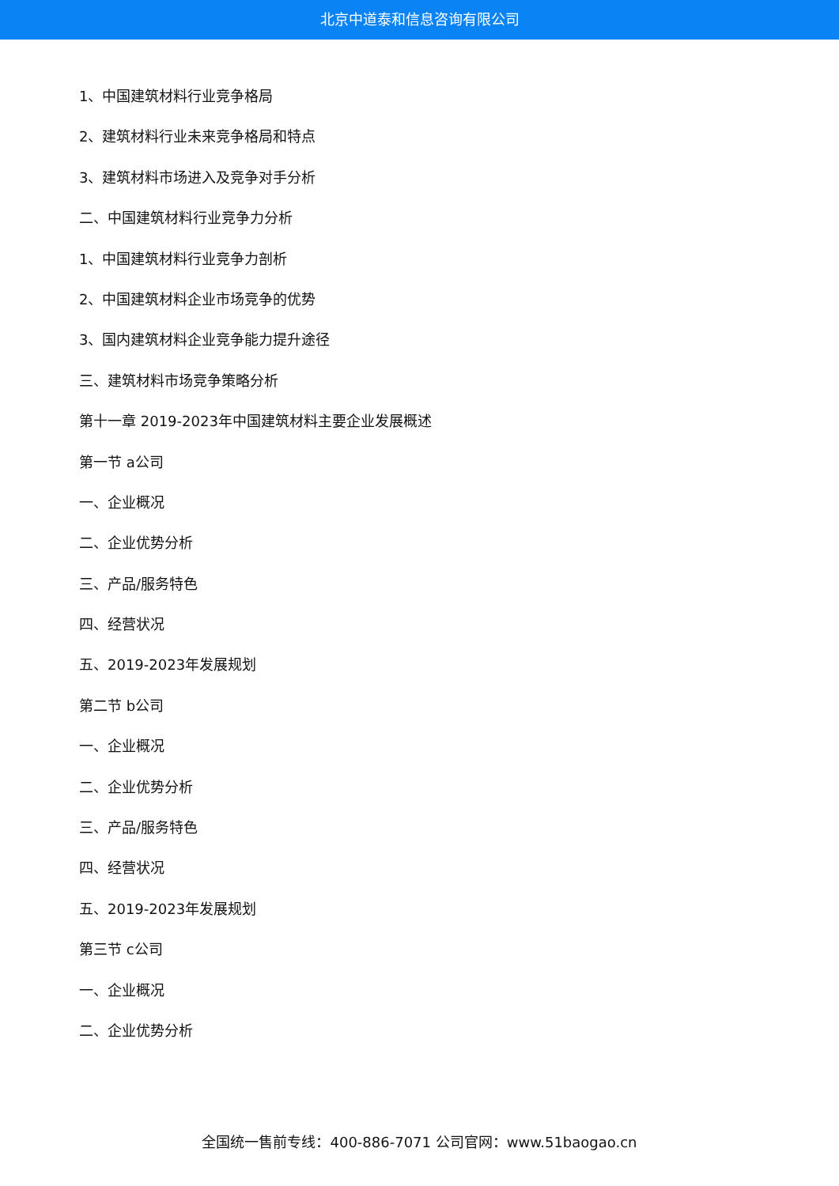北京中道泰和信息咨询有限公司
1、中国建筑材料行业竞争格局
2、建筑材料行业未来竞争格局和特点
3、建筑材料市场进入及竞争对手分析
二、中国建筑材料行业竞争力分析
1、中国建筑材料行业竞争力剖析
2、中国建筑材料企业市场竞争的优势
3、国内建筑材料企业竞争能力提升途径
三、建筑材料市场竞争策略分析
第十一章 2019-2023年中国建筑材料主要企业发展概述
第一节 a公司
一、企业概况
二、企业优势分析
三、产品/服务特色
四、经营状况
五、2019-2023年发展规划
第二节 b公司
一、企业概况
二、企业优势分析
三、产品/服务特色
四、经营状况
五、2019-2023年发展规划
第三节 c公司
一、企业概况
二、企业优势分析
全国统一售前专线：400-886-7071 公司官网：www.51baogao.cn